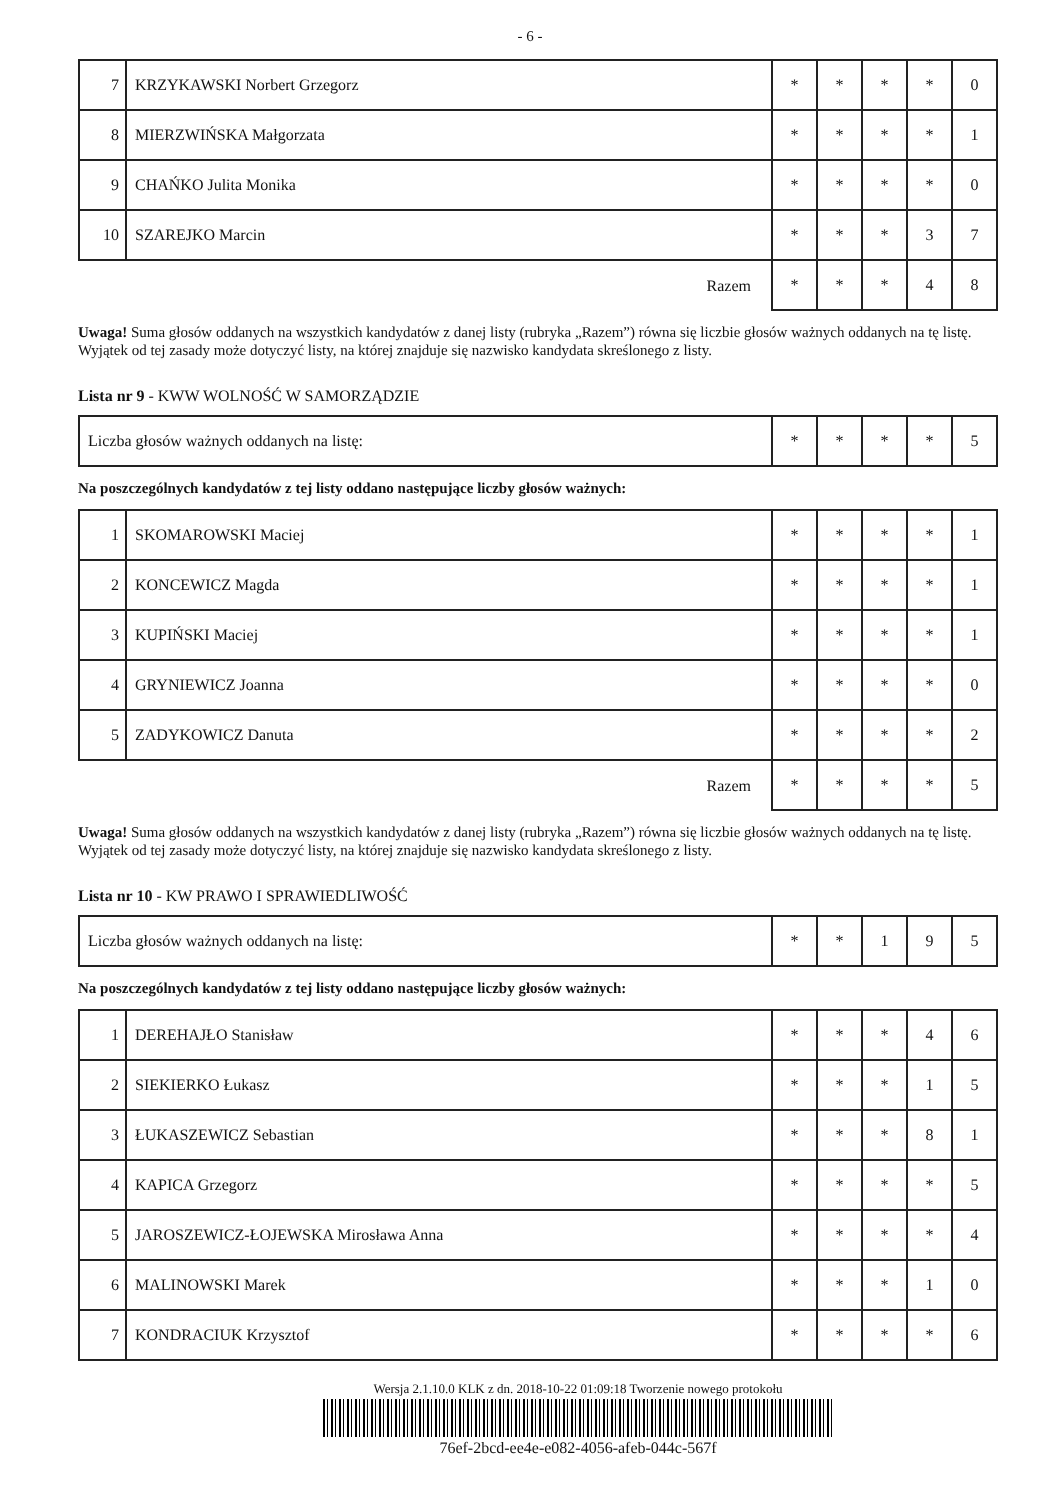- 6 -
| 7 | KRZYKAWSKI Norbert Grzegorz | * | * | * | * | 0 |
| 8 | MIERZWIŃSKA Małgorzata | * | * | * | * | 1 |
| 9 | CHAŃKO Julita Monika | * | * | * | * | 0 |
| 10 | SZAREJKO Marcin | * | * | * | 3 | 7 |
| Razem | | * | * | * | 4 | 8 |
Uwaga! Suma głosów oddanych na wszystkich kandydatów z danej listy (rubryka „Razem”) równa się liczbie głosów ważnych oddanych na tę listę. Wyjątek od tej zasady może dotyczyć listy, na której znajduje się nazwisko kandydata skreślonego z listy.
Lista nr 9 - KWW WOLNOŚĆ W SAMORZĄDZIE
| Liczba głosów ważnych oddanych na listę: | * | * | * | * | 5 |
Na poszczególnych kandydatów z tej listy oddano następujące liczby głosów ważnych:
| 1 | SKOMAROWSKI Maciej | * | * | * | * | 1 |
| 2 | KONCEWICZ Magda | * | * | * | * | 1 |
| 3 | KUPIŃSKI Maciej | * | * | * | * | 1 |
| 4 | GRYNIEWICZ Joanna | * | * | * | * | 0 |
| 5 | ZADYKOWICZ Danuta | * | * | * | * | 2 |
| Razem | | * | * | * | * | 5 |
Uwaga! Suma głosów oddanych na wszystkich kandydatów z danej listy (rubryka „Razem”) równa się liczbie głosów ważnych oddanych na tę listę. Wyjątek od tej zasady może dotyczyć listy, na której znajduje się nazwisko kandydata skreślonego z listy.
Lista nr 10 - KW PRAWO I SPRAWIEDLIWOŚĆ
| Liczba głosów ważnych oddanych na listę: | * | * | 1 | 9 | 5 |
Na poszczególnych kandydatów z tej listy oddano następujące liczby głosów ważnych:
| 1 | DEREHAJŁO Stanisław | * | * | * | 4 | 6 |
| 2 | SIEKIERKO Łukasz | * | * | * | 1 | 5 |
| 3 | ŁUKASZEWICZ Sebastian | * | * | * | 8 | 1 |
| 4 | KAPICA Grzegorz | * | * | * | * | 5 |
| 5 | JAROSZEWICZ-ŁOJEWSKA Mirosława Anna | * | * | * | * | 4 |
| 6 | MALINOWSKI Marek | * | * | * | 1 | 0 |
| 7 | KONDRACIUK Krzysztof | * | * | * | * | 6 |
Wersja 2.1.10.0 KLK z dn. 2018-10-22 01:09:18 Tworzenie nowego protokołu
76ef-2bcd-ee4e-e082-4056-afeb-044c-567f